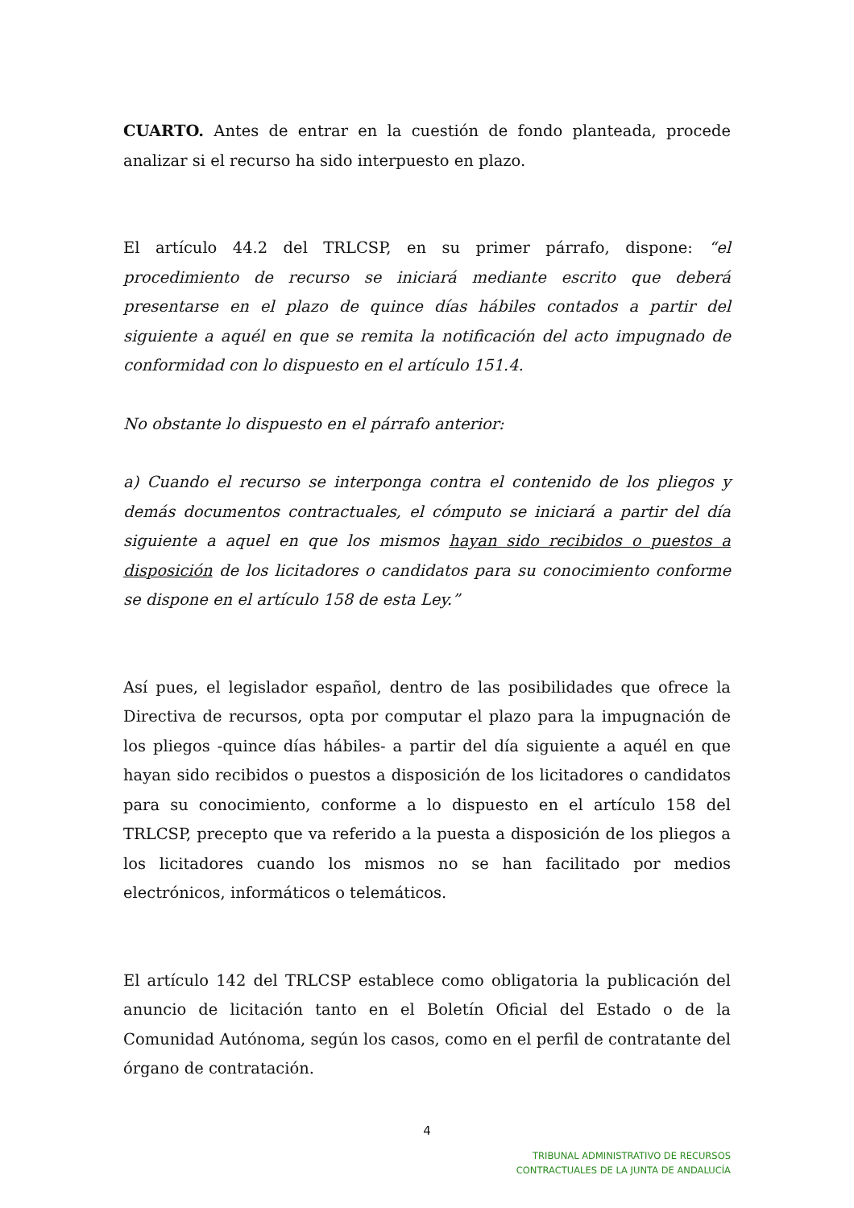CUARTO. Antes de entrar en la cuestión de fondo planteada, procede analizar si el recurso ha sido interpuesto en plazo.
El artículo 44.2 del TRLCSP, en su primer párrafo, dispone: “el procedimiento de recurso se iniciará mediante escrito que deberá presentarse en el plazo de quince días hábiles contados a partir del siguiente a aquél en que se remita la notificación del acto impugnado de conformidad con lo dispuesto en el artículo 151.4.
No obstante lo dispuesto en el párrafo anterior:
a) Cuando el recurso se interponga contra el contenido de los pliegos y demás documentos contractuales, el cómputo se iniciará a partir del día siguiente a aquel en que los mismos hayan sido recibidos o puestos a disposición de los licitadores o candidatos para su conocimiento conforme se dispone en el artículo 158 de esta Ley.”
Así pues, el legislador español, dentro de las posibilidades que ofrece la Directiva de recursos, opta por computar el plazo para la impugnación de los pliegos -quince días hábiles- a partir del día siguiente a aquél en que hayan sido recibidos o puestos a disposición de los licitadores o candidatos para su conocimiento, conforme a lo dispuesto en el artículo 158 del TRLCSP, precepto que va referido a la puesta a disposición de los pliegos a los licitadores cuando los mismos no se han facilitado por medios electrónicos, informáticos o telemáticos.
El artículo 142 del TRLCSP establece como obligatoria la publicación del anuncio de licitación tanto en el Boletín Oficial del Estado o de la Comunidad Autónoma, según los casos, como en el perfil de contratante del órgano de contratación.
4
TRIBUNAL ADMINISTRATIVO DE RECURSOS
CONTRACTUALES DE LA JUNTA DE ANDALUCÍA